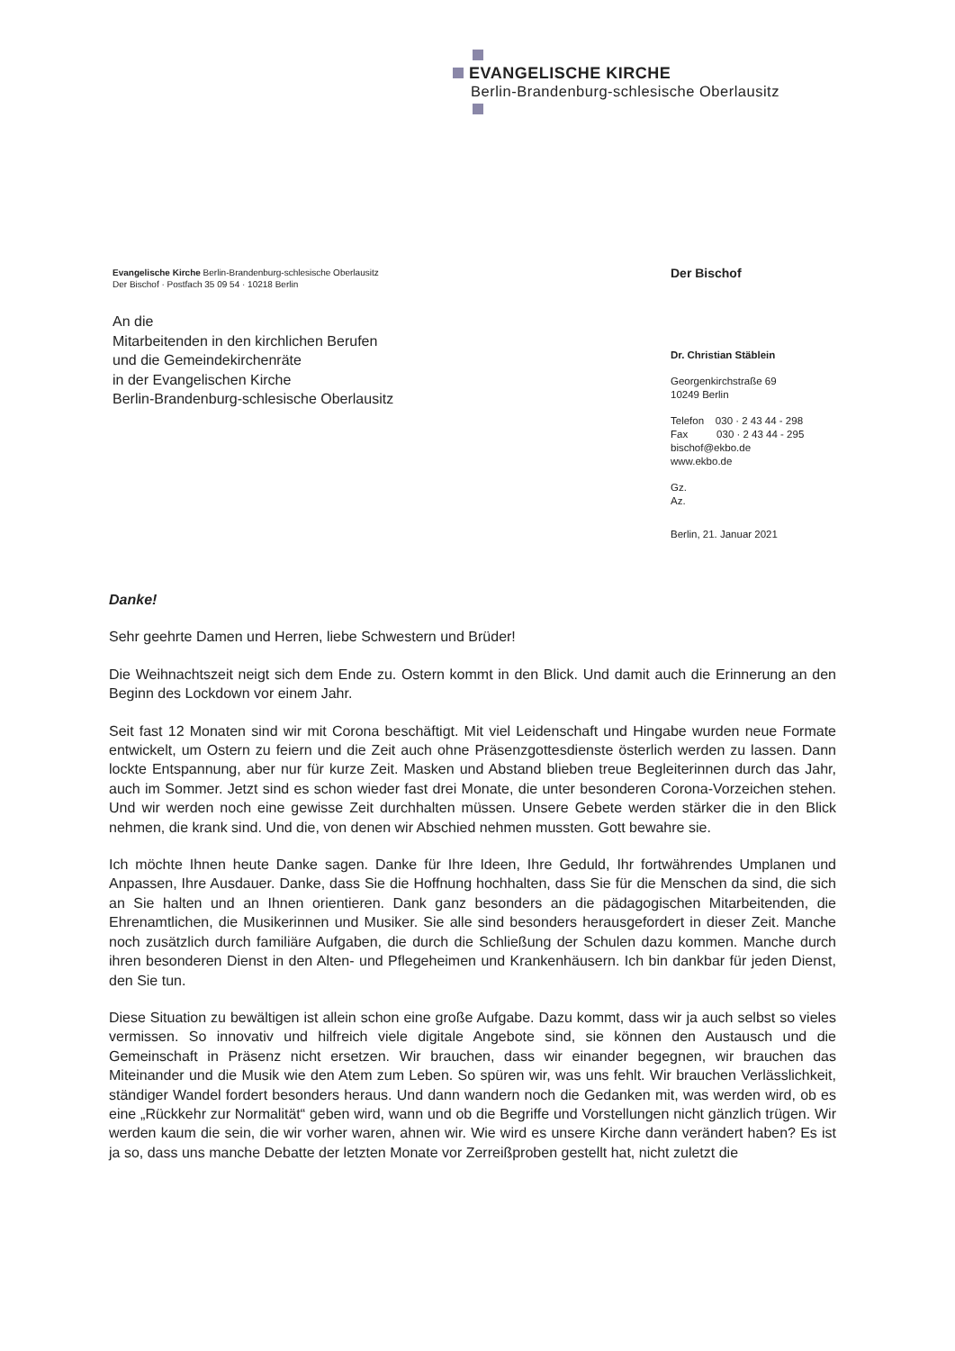EVANGELISCHE KIRCHE
Berlin-Brandenburg-schlesische Oberlausitz
Evangelische Kirche Berlin-Brandenburg-schlesische Oberlausitz
Der Bischof · Postfach 35 09 54 · 10218 Berlin
An die
Mitarbeitenden in den kirchlichen Berufen
und die Gemeindekirchenräte
in der Evangelischen Kirche
Berlin-Brandenburg-schlesische Oberlausitz
Der Bischof
Dr. Christian Stäblein
Georgenkirchstraße 69
10249 Berlin
Telefon 030 · 2 43 44 - 298
Fax 030 · 2 43 44 - 295
bischof@ekbo.de
www.ekbo.de
Gz.
Az.
Berlin, 21. Januar 2021
Danke!
Sehr geehrte Damen und Herren, liebe Schwestern und Brüder!
Die Weihnachtszeit neigt sich dem Ende zu. Ostern kommt in den Blick. Und damit auch die Erinnerung an den Beginn des Lockdown vor einem Jahr.
Seit fast 12 Monaten sind wir mit Corona beschäftigt. Mit viel Leidenschaft und Hingabe wurden neue Formate entwickelt, um Ostern zu feiern und die Zeit auch ohne Präsenzgottesdienste österlich werden zu lassen. Dann lockte Entspannung, aber nur für kurze Zeit. Masken und Abstand blieben treue Begleiterinnen durch das Jahr, auch im Sommer. Jetzt sind es schon wieder fast drei Monate, die unter besonderen Corona-Vorzeichen stehen. Und wir werden noch eine gewisse Zeit durchhalten müssen. Unsere Gebete werden stärker die in den Blick nehmen, die krank sind. Und die, von denen wir Abschied nehmen mussten. Gott bewahre sie.
Ich möchte Ihnen heute Danke sagen. Danke für Ihre Ideen, Ihre Geduld, Ihr fortwährendes Umplanen und Anpassen, Ihre Ausdauer. Danke, dass Sie die Hoffnung hochhalten, dass Sie für die Menschen da sind, die sich an Sie halten und an Ihnen orientieren. Dank ganz besonders an die pädagogischen Mitarbeitenden, die Ehrenamtlichen, die Musikerinnen und Musiker. Sie alle sind besonders herausgefordert in dieser Zeit. Manche noch zusätzlich durch familiäre Aufgaben, die durch die Schließung der Schulen dazu kommen. Manche durch ihren besonderen Dienst in den Alten- und Pflegeheimen und Krankenhäusern. Ich bin dankbar für jeden Dienst, den Sie tun.
Diese Situation zu bewältigen ist allein schon eine große Aufgabe. Dazu kommt, dass wir ja auch selbst so vieles vermissen. So innovativ und hilfreich viele digitale Angebote sind, sie können den Austausch und die Gemeinschaft in Präsenz nicht ersetzen. Wir brauchen, dass wir einander begegnen, wir brauchen das Miteinander und die Musik wie den Atem zum Leben. So spüren wir, was uns fehlt. Wir brauchen Verlässlichkeit, ständiger Wandel fordert besonders heraus. Und dann wandern noch die Gedanken mit, was werden wird, ob es eine „Rückkehr zur Normalität“ geben wird, wann und ob die Begriffe und Vorstellungen nicht gänzlich trügen. Wir werden kaum die sein, die wir vorher waren, ahnen wir. Wie wird es unsere Kirche dann verändert haben? Es ist ja so, dass uns manche Debatte der letzten Monate vor Zerreißproben gestellt hat, nicht zuletzt die